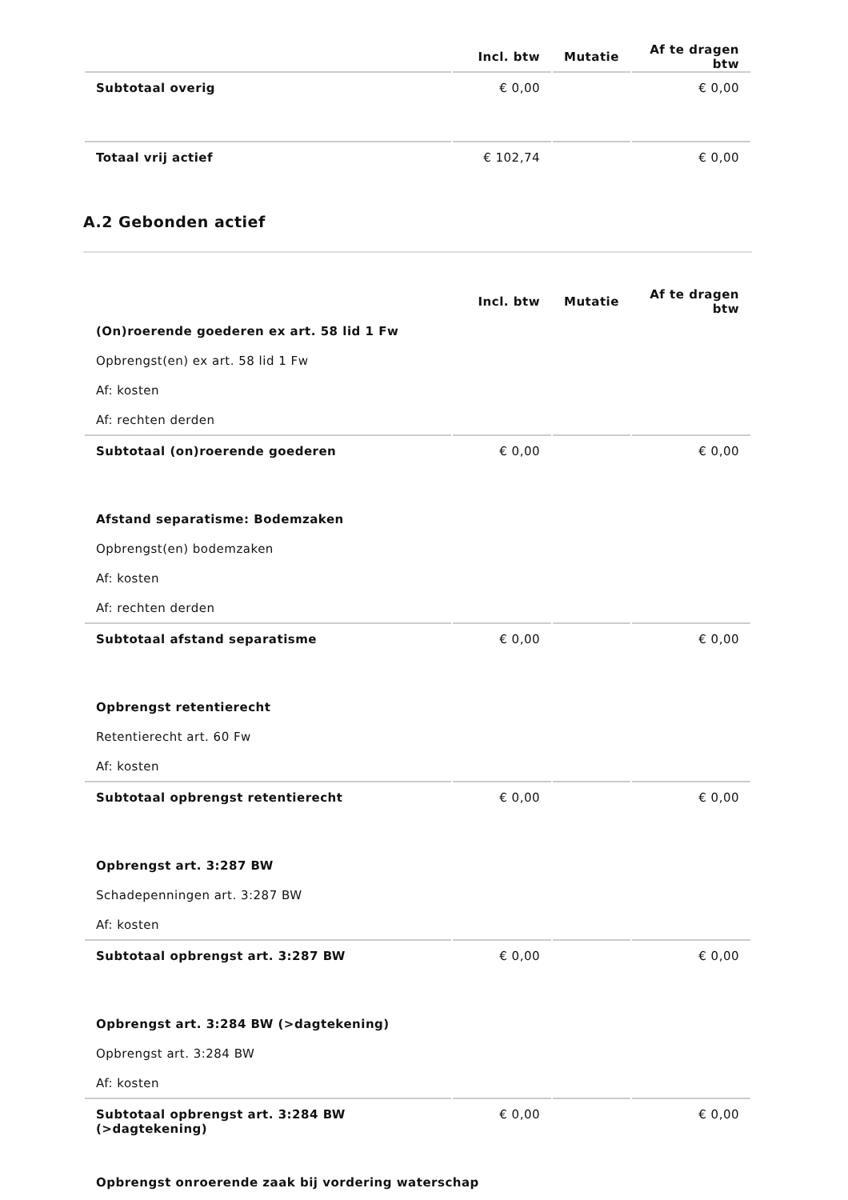| | Incl. btw | Mutatie | Af te dragen btw |
| --- | --- | --- | --- |
| Subtotaal overig | € 0,00 | | € 0,00 |
| Totaal vrij actief | € 102,74 | | € 0,00 |
A.2 Gebonden actief
| | Incl. btw | Mutatie | Af te dragen btw |
| --- | --- | --- | --- |
| (On)roerende goederen ex art. 58 lid 1 Fw | | | |
| Opbrengst(en) ex art. 58 lid 1 Fw | | | |
| Af: kosten | | | |
| Af: rechten derden | | | |
| Subtotaal (on)roerende goederen | € 0,00 | | € 0,00 |
| Afstand separatisme: Bodemzaken | | | |
| Opbrengst(en) bodemzaken | | | |
| Af: kosten | | | |
| Af: rechten derden | | | |
| Subtotaal afstand separatisme | € 0,00 | | € 0,00 |
| Opbrengst retentierecht | | | |
| Retentierecht art. 60 Fw | | | |
| Af: kosten | | | |
| Subtotaal opbrengst retentierecht | € 0,00 | | € 0,00 |
| Opbrengst art. 3:287 BW | | | |
| Schadepenningen art. 3:287 BW | | | |
| Af: kosten | | | |
| Subtotaal opbrengst art. 3:287 BW | € 0,00 | | € 0,00 |
| Opbrengst art. 3:284 BW (>dagtekening) | | | |
| Opbrengst art. 3:284 BW | | | |
| Af: kosten | | | |
| Subtotaal opbrengst art. 3:284 BW (>dagtekening) | € 0,00 | | € 0,00 |
| Opbrengst onroerende zaak bij vordering waterschap | | | |